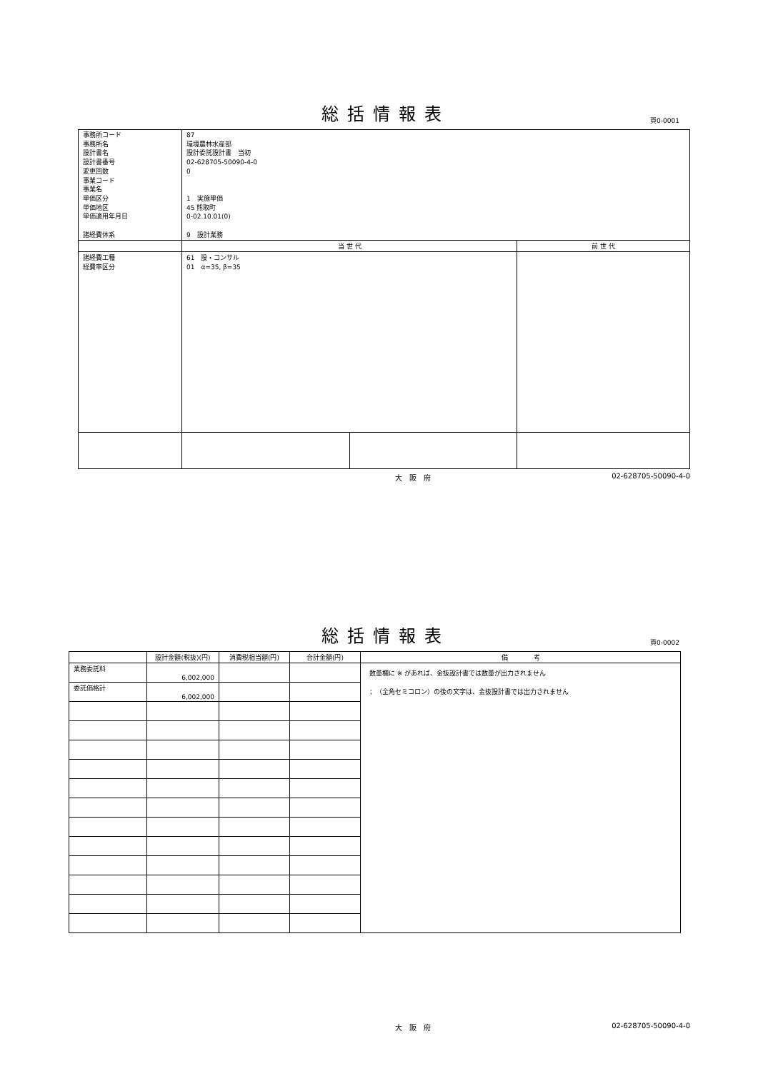総括情報表
頁0-0001
| 事務所コード 事務所名 設計書名 設計書番号 変更回数 事業コード 事業名 単価区分 単価地区 単価適用年月日 諸経費体系 | 87 環境農林水産部 設計委託設計書 当初 02-628705-50090-4-0 0 1 実施単価 45 熊取町 0-02.10.01(0) 9 設計業務 | | |
| | 当 世 代 | | 前 世 代 |
| 諸経費工種 経費率区分 | 61 設・コンサル 01 α=35, β=35 | | |
大阪府 02-628705-50090-4-0
総括情報表
頁0-0002
| | 設計金額(税抜)(円) | 消費税相当額(円) | 合計金額(円) | 備 考 |
| --- | --- | --- | --- | --- |
| 業務委託料 | 6,002,000 | | | 数量欄に ※ があれば、金抜設計書では数量が出力されません ；（全角セミコロン）の後の文字は、金抜設計書では出力されません |
| 委託価格計 | 6,002,000 | | | |
大阪府 02-628705-50090-4-0